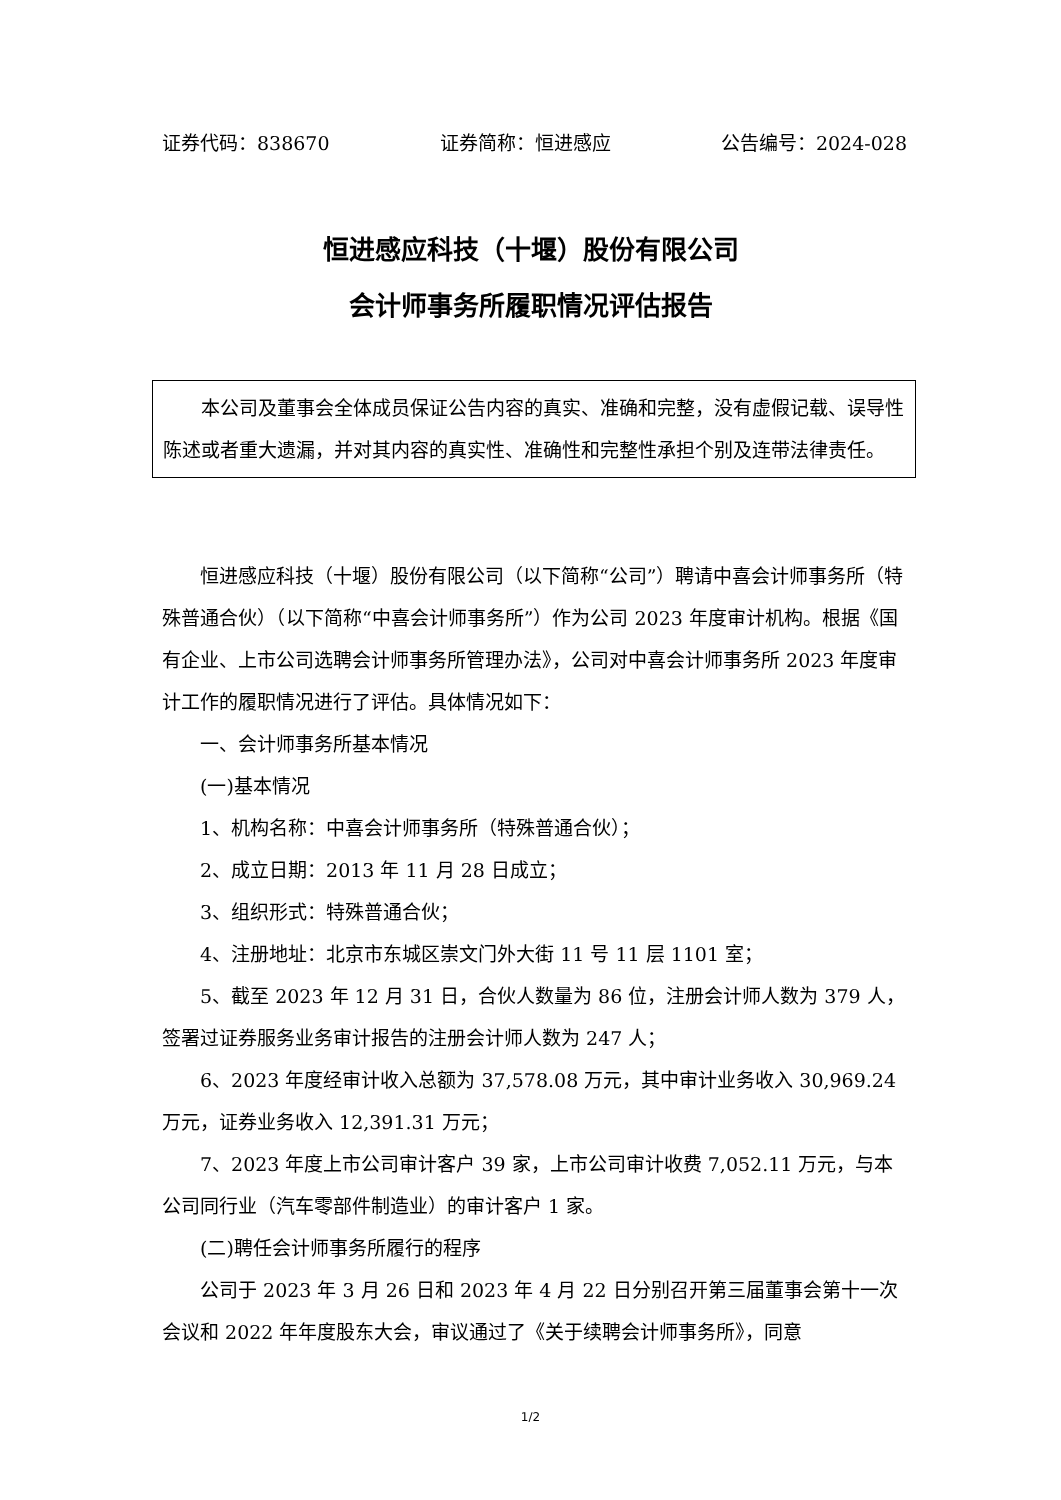证券代码：838670 证券简称：恒进感应 公告编号：2024-028
恒进感应科技（十堰）股份有限公司
会计师事务所履职情况评估报告
本公司及董事会全体成员保证公告内容的真实、准确和完整，没有虚假记载、误导性陈述或者重大遗漏，并对其内容的真实性、准确性和完整性承担个别及连带法律责任。
恒进感应科技（十堰）股份有限公司（以下简称“公司”）聘请中喜会计师事务所（特殊普通合伙）（以下简称“中喜会计师事务所”）作为公司 2023 年度审计机构。根据《国有企业、上市公司选聘会计师事务所管理办法》，公司对中喜会计师事务所 2023 年度审计工作的履职情况进行了评估。具体情况如下：
一、会计师事务所基本情况
(一)基本情况
1、机构名称：中喜会计师事务所（特殊普通合伙）；
2、成立日期：2013 年 11 月 28 日成立；
3、组织形式：特殊普通合伙；
4、注册地址：北京市东城区崇文门外大街 11 号 11 层 1101 室；
5、截至 2023 年 12 月 31 日，合伙人数量为 86 位，注册会计师人数为 379 人，签署过证券服务业务审计报告的注册会计师人数为 247 人；
6、2023 年度经审计收入总额为 37,578.08 万元，其中审计业务收入 30,969.24 万元，证券业务收入 12,391.31 万元；
7、2023 年度上市公司审计客户 39 家，上市公司审计收费 7,052.11 万元，与本公司同行业（汽车零部件制造业）的审计客户 1 家。
(二)聘任会计师事务所履行的程序
公司于 2023 年 3 月 26 日和 2023 年 4 月 22 日分别召开第三届董事会第十一次会议和 2022 年年度股东大会，审议通过了《关于续聘会计师事务所》，同意
1/2